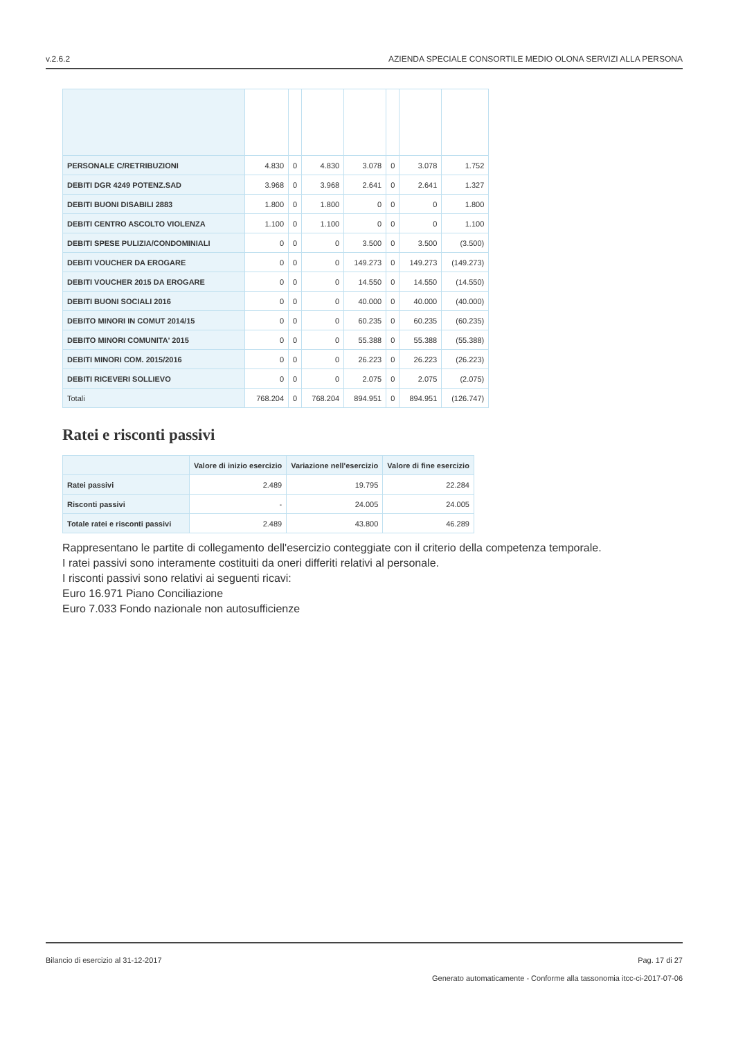v.2.6.2 AZIENDA SPECIALE CONSORTILE MEDIO OLONA SERVIZI ALLA PERSONA
| PERSONALE C/RETRIBUZIONI | 4.830 | 0 | 4.830 | 3.078 | 0 | 3.078 | 1.752 |
| DEBITI DGR 4249 POTENZ.SAD | 3.968 | 0 | 3.968 | 2.641 | 0 | 2.641 | 1.327 |
| DEBITI BUONI DISABILI 2883 | 1.800 | 0 | 1.800 | 0 | 0 | 0 | 1.800 |
| DEBITI CENTRO ASCOLTO VIOLENZA | 1.100 | 0 | 1.100 | 0 | 0 | 0 | 1.100 |
| DEBITI SPESE PULIZIA/CONDOMINIALI | 0 | 0 | 0 | 3.500 | 0 | 3.500 | (3.500) |
| DEBITI VOUCHER DA EROGARE | 0 | 0 | 0 | 149.273 | 0 | 149.273 | (149.273) |
| DEBITI VOUCHER 2015 DA EROGARE | 0 | 0 | 0 | 14.550 | 0 | 14.550 | (14.550) |
| DEBITI BUONI SOCIALI 2016 | 0 | 0 | 0 | 40.000 | 0 | 40.000 | (40.000) |
| DEBITO MINORI IN COMUT 2014/15 | 0 | 0 | 0 | 60.235 | 0 | 60.235 | (60.235) |
| DEBITO MINORI COMUNITA' 2015 | 0 | 0 | 0 | 55.388 | 0 | 55.388 | (55.388) |
| DEBITI MINORI COM. 2015/2016 | 0 | 0 | 0 | 26.223 | 0 | 26.223 | (26.223) |
| DEBITI RICEVERI SOLLIEVO | 0 | 0 | 0 | 2.075 | 0 | 2.075 | (2.075) |
| Totali | 768.204 | 0 | 768.204 | 894.951 | 0 | 894.951 | (126.747) |
Ratei e risconti passivi
| | Valore di inizio esercizio | Variazione nell'esercizio | Valore di fine esercizio |
| --- | --- | --- | --- |
| Ratei passivi | 2.489 | 19.795 | 22.284 |
| Risconti passivi | - | 24.005 | 24.005 |
| Totale ratei e risconti passivi | 2.489 | 43.800 | 46.289 |
Rappresentano le partite di collegamento dell'esercizio conteggiate con il criterio della competenza temporale.
I ratei passivi sono interamente costituiti da oneri differiti relativi al personale.
I risconti passivi sono relativi ai seguenti ricavi:
Euro 16.971 Piano Conciliazione
Euro 7.033 Fondo nazionale non autosufficienze
Bilancio di esercizio al 31-12-2017 Pag. 17 di 27
Generato automaticamente - Conforme alla tassonomia itcc-ci-2017-07-06